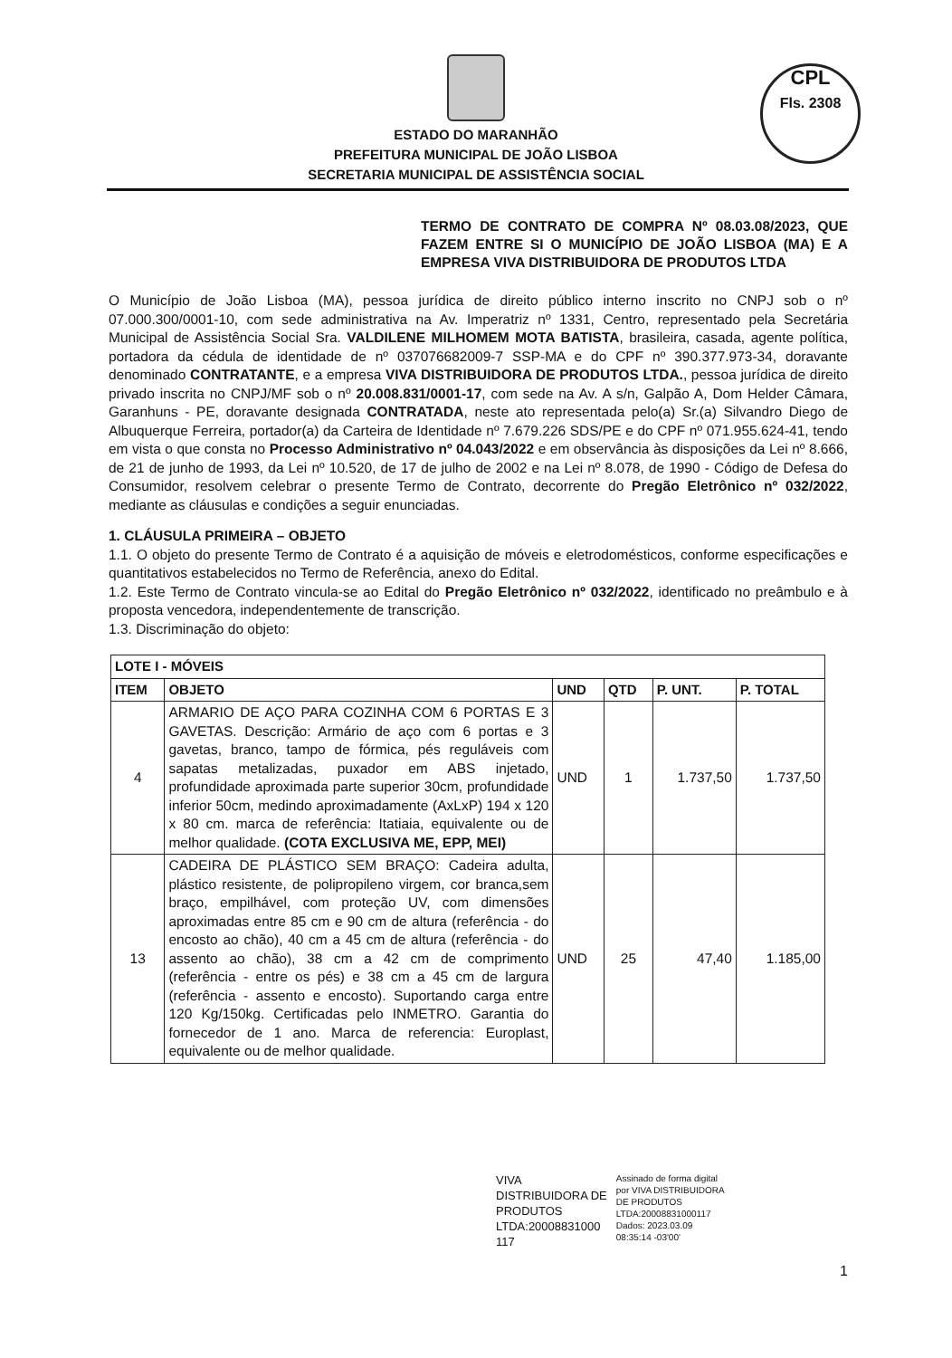CPL
Fls. 2308
ESTADO DO MARANHÃO
PREFEITURA MUNICIPAL DE JOÃO LISBOA
SECRETARIA MUNICIPAL DE ASSISTÊNCIA SOCIAL
TERMO DE CONTRATO DE COMPRA Nº 08.03.08/2023, QUE FAZEM ENTRE SI O MUNICÍPIO DE JOÃO LISBOA (MA) E A EMPRESA VIVA DISTRIBUIDORA DE PRODUTOS LTDA
O Município de João Lisboa (MA), pessoa jurídica de direito público interno inscrito no CNPJ sob o nº 07.000.300/0001-10, com sede administrativa na Av. Imperatriz nº 1331, Centro, representado pela Secretária Municipal de Assistência Social Sra. VALDILENE MILHOMEM MOTA BATISTA, brasileira, casada, agente política, portadora da cédula de identidade de nº 037076682009-7 SSP-MA e do CPF nº 390.377.973-34, doravante denominado CONTRATANTE, e a empresa VIVA DISTRIBUIDORA DE PRODUTOS LTDA., pessoa jurídica de direito privado inscrita no CNPJ/MF sob o nº 20.008.831/0001-17, com sede na Av. A s/n, Galpão A, Dom Helder Câmara, Garanhuns - PE, doravante designada CONTRATADA, neste ato representada pelo(a) Sr.(a) Silvandro Diego de Albuquerque Ferreira, portador(a) da Carteira de Identidade nº 7.679.226 SDS/PE e do CPF nº 071.955.624-41, tendo em vista o que consta no Processo Administrativo nº 04.043/2022 e em observância às disposições da Lei nº 8.666, de 21 de junho de 1993, da Lei nº 10.520, de 17 de julho de 2002 e na Lei nº 8.078, de 1990 - Código de Defesa do Consumidor, resolvem celebrar o presente Termo de Contrato, decorrente do Pregão Eletrônico nº 032/2022, mediante as cláusulas e condições a seguir enunciadas.
1. CLÁUSULA PRIMEIRA – OBJETO
1.1. O objeto do presente Termo de Contrato é a aquisição de móveis e eletrodomésticos, conforme especificações e quantitativos estabelecidos no Termo de Referência, anexo do Edital.
1.2. Este Termo de Contrato vincula-se ao Edital do Pregão Eletrônico nº 032/2022, identificado no preâmbulo e à proposta vencedora, independentemente de transcrição.
1.3. Discriminação do objeto:
| LOTE I - MÓVEIS | | | | | |
| --- | --- | --- | --- | --- | --- |
| ITEM | OBJETO | UND | QTD | P. UNT. | P. TOTAL |
| 4 | ARMARIO DE AÇO PARA COZINHA COM 6 PORTAS E 3 GAVETAS. Descrição: Armário de aço com 6 portas e 3 gavetas, branco, tampo de fórmica, pés reguláveis com sapatas metalizadas, puxador em ABS injetado, profundidade aproximada parte superior 30cm, profundidade inferior 50cm, medindo aproximadamente (AxLxP) 194 x 120 x 80 cm. marca de referência: Itatiaia, equivalente ou de melhor qualidade. (COTA EXCLUSIVA ME, EPP, MEI) | UND | 1 | 1.737,50 | 1.737,50 |
| 13 | CADEIRA DE PLÁSTICO SEM BRAÇO: Cadeira adulta, plástico resistente, de polipropileno virgem, cor branca,sem braço, empilhável, com proteção UV, com dimensões aproximadas entre 85 cm e 90 cm de altura (referência - do encosto ao chão), 40 cm a 45 cm de altura (referência - do assento ao chão), 38 cm a 42 cm de comprimento (referência - entre os pés) e 38 cm a 45 cm de largura (referência - assento e encosto). Suportando carga entre 120 Kg/150kg. Certificadas pelo INMETRO. Garantia do fornecedor de 1 ano. Marca de referencia: Europlast, equivalente ou de melhor qualidade. | UND | 25 | 47,40 | 1.185,00 |
VIVA
DISTRIBUIDORA DE
PRODUTOS
LTDA:20008831000
117
Assinado de forma digital
por VIVA DISTRIBUIDORA
DE PRODUTOS
LTDA:20008831000117
Dados: 2023.03.09
08:35:14 -03'00'
1